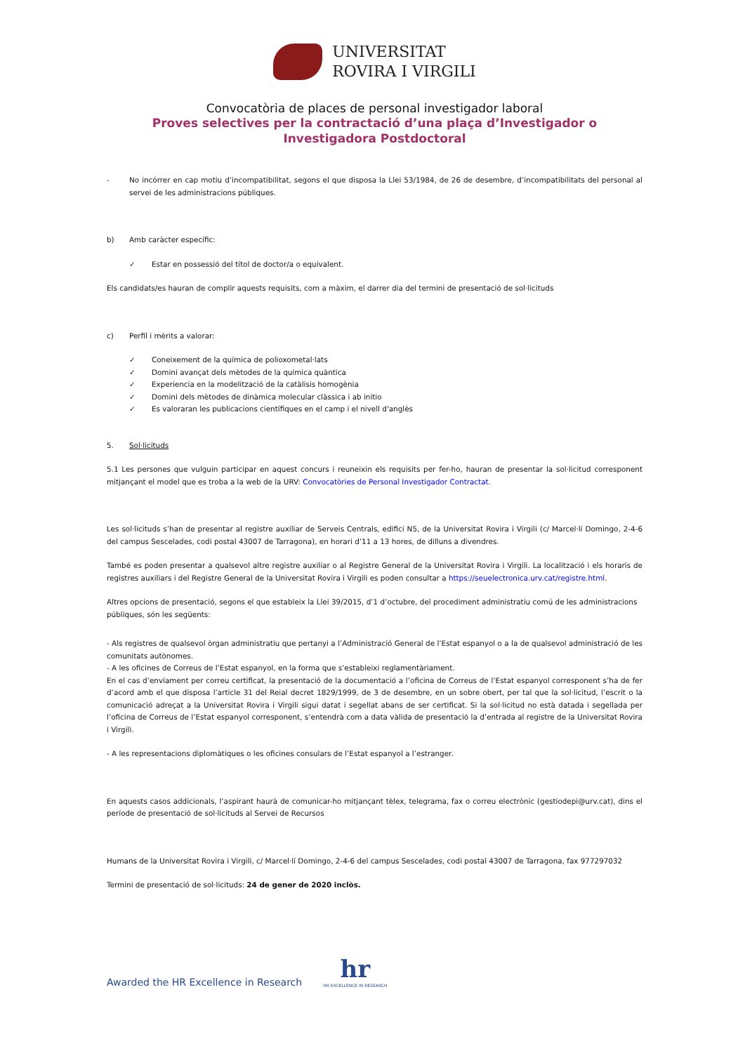UNIVERSITAT
ROVIRA I VIRGILI
Convocatòria de places de personal investigador laboral
Proves selectives per la contractació d’una plaça d’Investigador o
Investigadora Postdoctoral
- No incórrer en cap motiu d’incompatibilitat, segons el que disposa la Llei 53/1984, de 26 de desembre, d’incompatibilitats del personal al servei de les administracions públiques.
b) Amb caràcter específic:
✓ Estar en possessió del títol de doctor/a o equivalent.
Els candidats/es hauran de complir aquests requisits, com a màxim, el darrer dia del termini de presentació de sol·licituds
c) Perfil i mèrits a valorar:
✓ Coneixement de la química de polioxometal·lats
✓ Domini avançat dels mètodes de la química quàntica
✓ Experiencia en la modelització de la catàlisis homogènia
✓ Domini dels mètodes de dinàmica molecular clàssica i ab initio
✓ Es valoraran les publicacions científiques en el camp i el nivell d'anglès
5. Sol·licituds
5.1 Les persones que vulguin participar en aquest concurs i reuneixin els requisits per fer-ho, hauran de presentar la sol·licitud corresponent mitjançant el model que es troba a la web de la URV: Convocatòries de Personal Investigador Contractat.
Les sol·licituds s’han de presentar al registre auxiliar de Serveis Centrals, edifici N5, de la Universitat Rovira i Virgili (c/ Marcel·lí Domingo, 2-4-6 del campus Sescelades, codi postal 43007 de Tarragona), en horari d’11 a 13 hores, de dilluns a divendres.
També es poden presentar a qualsevol altre registre auxiliar o al Registre General de la Universitat Rovira i Virgili. La localització i els horaris de registres auxiliars i del Registre General de la Universitat Rovira i Virgili es poden consultar a https://seuelectronica.urv.cat/registre.html.
Altres opcions de presentació, segons el que estableix la Llei 39/2015, d’1 d’octubre, del procediment administratiu comú de les administracions públiques, són les següents:
- Als registres de qualsevol òrgan administratiu que pertanyi a l’Administració General de l’Estat espanyol o a la de qualsevol administració de les comunitats autònomes.
- A les oficines de Correus de l’Estat espanyol, en la forma que s’estableixi reglamentàriament.
En el cas d’enviament per correu certificat, la presentació de la documentació a l’oficina de Correus de l’Estat espanyol corresponent s’ha de fer d’acord amb el que disposa l’article 31 del Reial decret 1829/1999, de 3 de desembre, en un sobre obert, per tal que la sol·licitud, l’escrit o la comunicació adreçat a la Universitat Rovira i Virgili sigui datat i segellat abans de ser certificat. Si la sol·licitud no està datada i segellada per l’oficina de Correus de l’Estat espanyol corresponent, s’entendrà com a data vàlida de presentació la d’entrada al registre de la Universitat Rovira i Virgili.
- A les representacions diplomàtiques o les oficines consulars de l’Estat espanyol a l’estranger.
En aquests casos addicionals, l’aspirant haurà de comunicar-ho mitjançant tèlex, telegrama, fax o correu electrònic (gestiodepi@urv.cat), dins el període de presentació de sol·licituds al Servei de Recursos
Humans de la Universitat Rovira i Virgili, c/ Marcel·lí Domingo, 2-4-6 del campus Sescelades, codi postal 43007 de Tarragona, fax 977297032
Termini de presentació de sol·licituds: 24 de gener de 2020 inclòs.
Awarded the HR Excellence in Research hr
HR EXCELLENCE IN RESEARCH